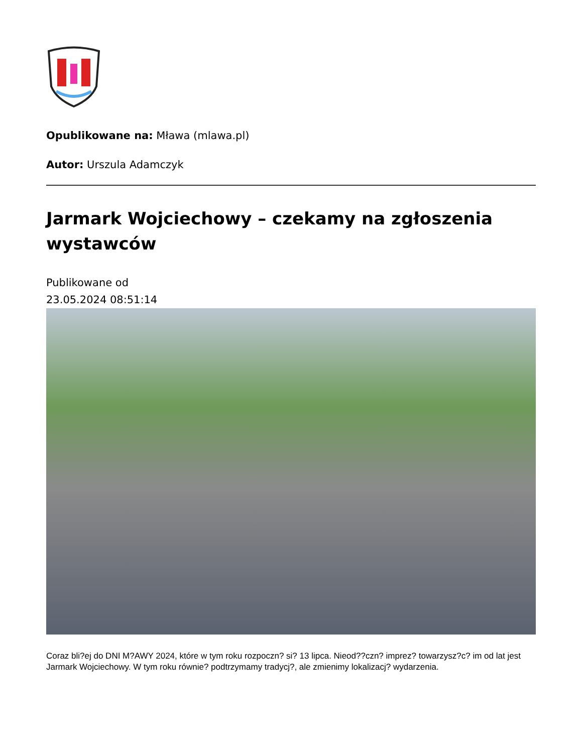Opublikowane na: Mława (mlawa.pl)
Autor: Urszula Adamczyk
Jarmark Wojciechowy – czekamy na zgłoszenia wystawców
Publikowane od
23.05.2024 08:51:14
Coraz bli?ej do DNI M?AWY 2024, które w tym roku rozpoczn? si? 13 lipca. Nieod??czn? imprez? towarzysz?c? im od lat jest Jarmark Wojciechowy. W tym roku równie? podtrzymamy tradycj?, ale zmienimy lokalizacj? wydarzenia.